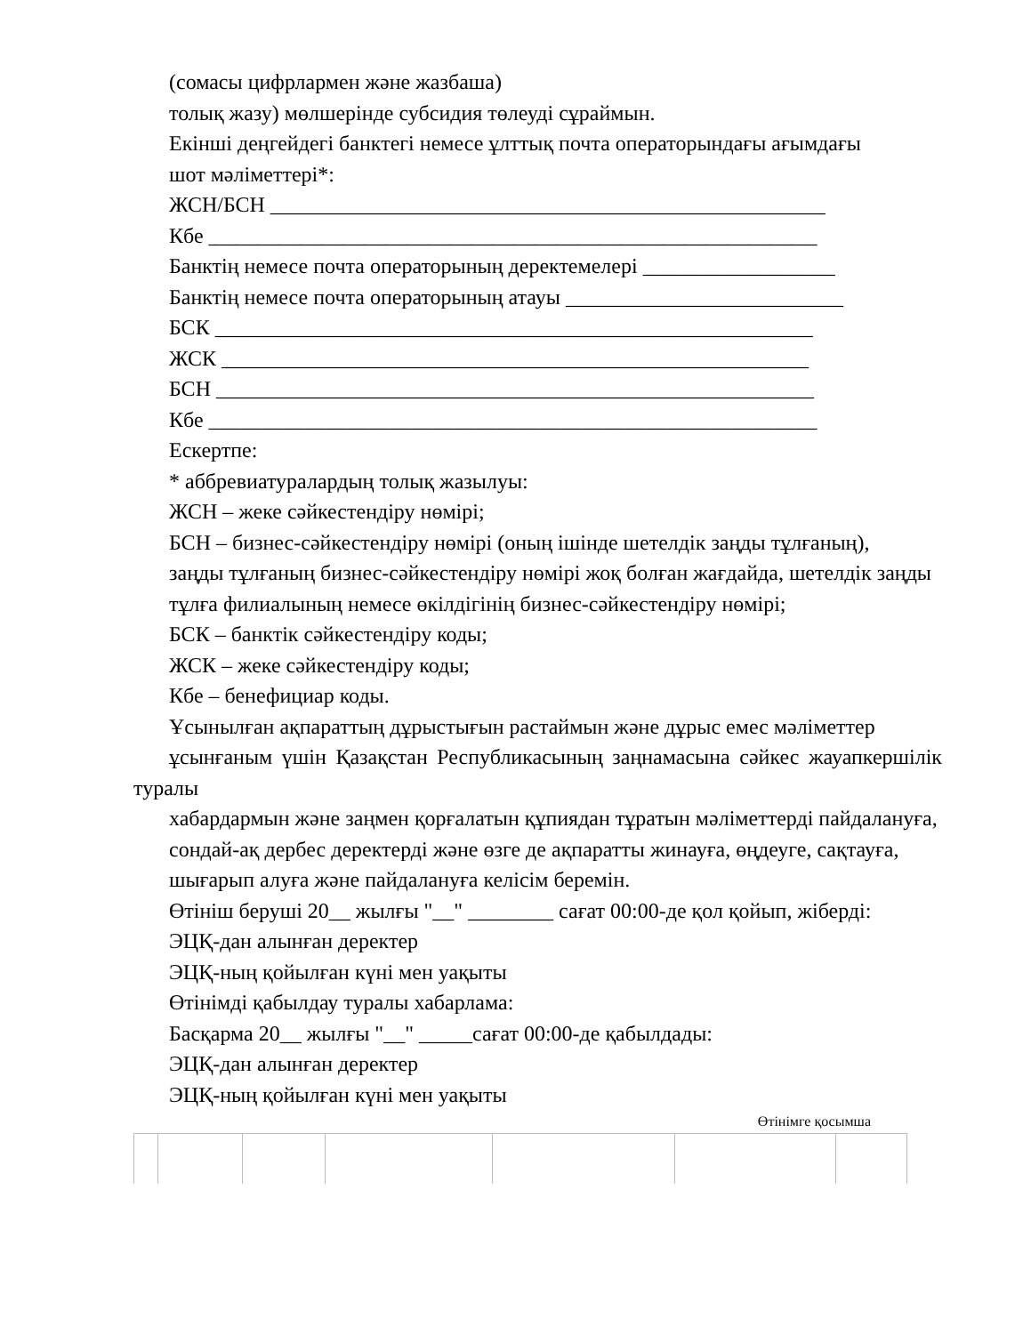(сомасы цифрлармен және жазбаша)
толық жазу) мөлшерінде субсидия төлеуді сұраймын.
Екінші деңгейдегі банктегі немесе ұлттық почта операторындағы ағымдағы
шот мәліметтері*:
ЖСН/БСН ____________________________________________________
Кбе _________________________________________________________
Банктің немесе почта операторының деректемелері __________________
Банктің немесе почта операторының атауы __________________________
БСК ________________________________________________________
ЖСК _______________________________________________________
БСН ________________________________________________________
Кбе _________________________________________________________
Ескертпе:
* аббревиатуралардың толық жазылуы:
ЖСН – жеке сәйкестендіру нөмірі;
БСН – бизнес-сәйкестендіру нөмірі (оның ішінде шетелдік заңды тұлғаның),
заңды тұлғаның бизнес-сәйкестендіру нөмірі жоқ болған жағдайда, шетелдік заңды
тұлға филиалының немесе өкілдігінің бизнес-сәйкестендіру нөмірі;
БСК – банктік сәйкестендіру коды;
ЖСК – жеке сәйкестендіру коды;
Кбе – бенефициар коды.
Ұсынылған ақпараттың дұрыстығын растаймын және дұрыс емес мәліметтер
ұсынғаным үшін Қазақстан Республикасының заңнамасына сәйкес жауапкершілік туралы
хабардармын және заңмен қорғалатын құпиядан тұратын мәліметтерді пайдалануға,
сондай-ақ дербес деректерді және өзге де ақпаратты жинауға, өңдеуге, сақтауға,
шығарып алуға және пайдалануға келісім беремін.
Өтініш беруші 20__ жылғы "__" ________ сағат 00:00-де қол қойып, жіберді:
ЭЦҚ-дан алынған деректер
ЭЦҚ-ның қойылған күні мен уақыты
Өтінімді қабылдау туралы хабарлама:
Басқарма 20__ жылғы "__" _____сағат 00:00-де қабылдады:
ЭЦҚ-дан алынған деректер
ЭЦҚ-ның қойылған күні мен уақыты
Өтінімге қосымша